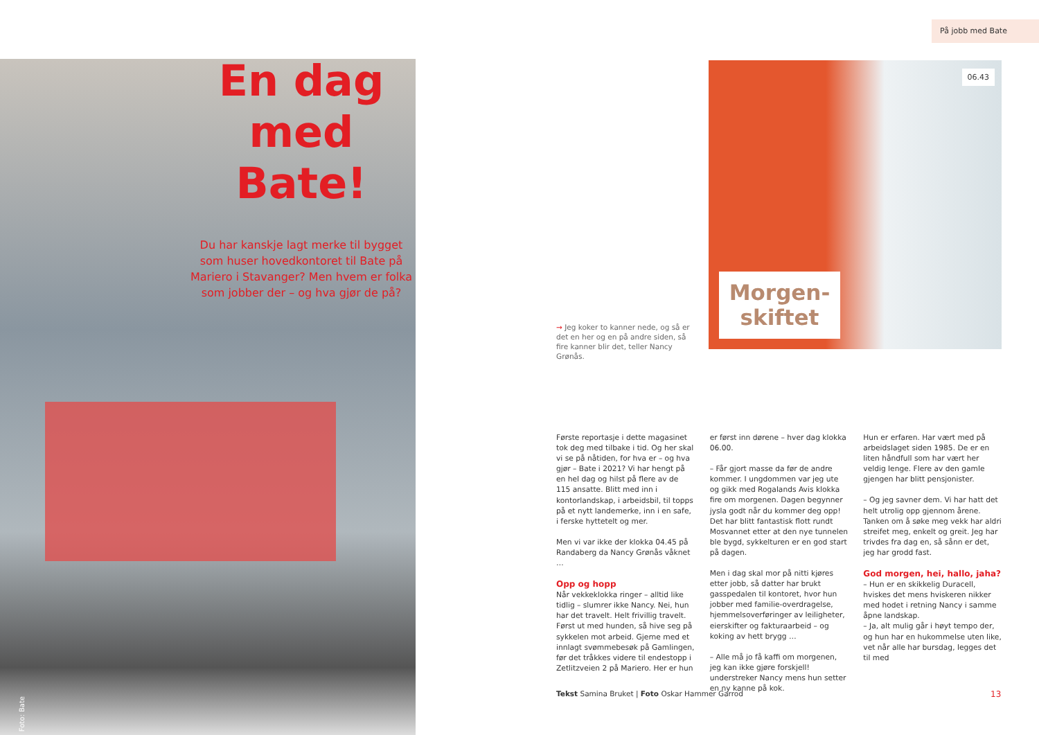En dag med Bate!
Du har kanskje lagt merke til bygget som huser hovedkontoret til Bate på Mariero i Stavanger? Men hvem er folka som jobber der – og hva gjør de på?
Foto: Bate
På jobb med Bate
06.43
Morgen-
skiftet
→ Jeg koker to kanner nede, og så er det en her og en på andre siden, så fire kanner blir det, teller Nancy Grønås.
Første reportasje i dette magasinet tok deg med tilbake i tid. Og her skal vi se på nåtiden, for hva er – og hva gjør – Bate i 2021? Vi har hengt på en hel dag og hilst på flere av de 115 ansatte. Blitt med inn i kontorlandskap, i arbeidsbil, til topps på et nytt landemerke, inn i en safe, i ferske hyttetelt og mer.
Men vi var ikke der klokka 04.45 på Randaberg da Nancy Grønås våknet …
Opp og hopp
Når vekkeklokka ringer – alltid like tidlig – slumrer ikke Nancy. Nei, hun har det travelt. Helt frivillig travelt. Først ut med hunden, så hive seg på sykkelen mot arbeid. Gjerne med et innlagt svømmebesøk på Gamlingen, før det tråkkes videre til endestopp i Zetlitzveien 2 på Mariero. Her er hun er først inn dørene – hver dag klokka 06.00.
– Får gjort masse da før de andre kommer. I ungdommen var jeg ute og gikk med Rogalands Avis klokka fire om morgenen. Dagen begynner jysla godt når du kommer deg opp! Det har blitt fantastisk flott rundt Mosvannet etter at den nye tunnelen ble bygd, sykkelturen er en god start på dagen.
Men i dag skal mor på nitti kjøres etter jobb, så datter har brukt gasspedalen til kontoret, hvor hun jobber med familie-overdragelse, hjemmelsoverføringer av leiligheter, eierskifter og fakturaarbeid – og koking av hett brygg …
– Alle må jo få kaffi om morgenen, jeg kan ikke gjøre forskjell! understreker Nancy mens hun setter en ny kanne på kok.
Hun er erfaren. Har vært med på arbeidslaget siden 1985. De er en liten håndfull som har vært her veldig lenge. Flere av den gamle gjengen har blitt pensjonister.
– Og jeg savner dem. Vi har hatt det helt utrolig opp gjennom årene. Tanken om å søke meg vekk har aldri streifet meg, enkelt og greit. Jeg har trivdes fra dag en, så sånn er det, jeg har grodd fast.
God morgen, hei, hallo, jaha?
– Hun er en skikkelig Duracell, hviskes det mens hviskeren nikker med hodet i retning Nancy i samme åpne landskap.
– Ja, alt mulig går i høyt tempo der, og hun har en hukommelse uten like, vet når alle har bursdag, legges det til med
Tekst Samina Bruket | Foto Oskar Hammer Garrod
13